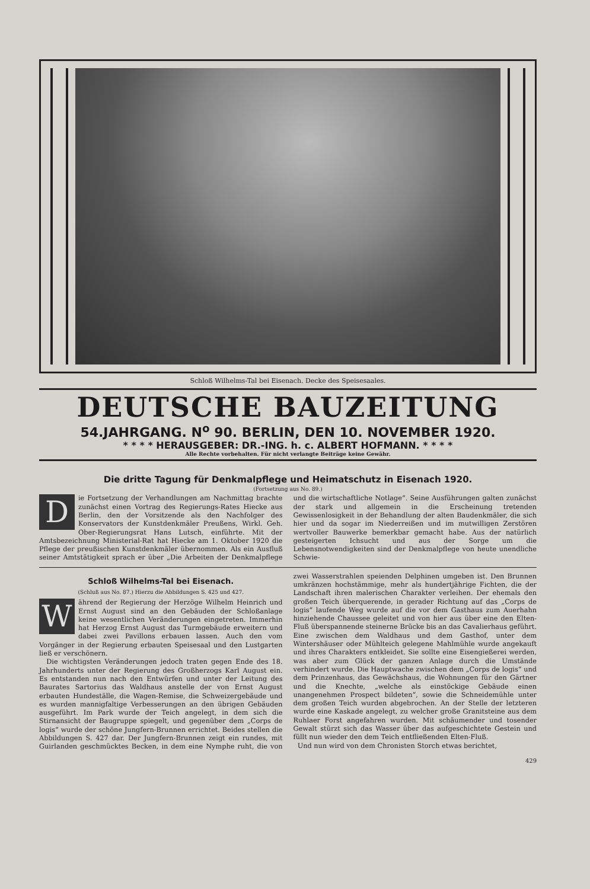Schloß Wilhelms-Tal bei Eisenach. Decke des Speisesaales.
DEUTSCHE BAUZEITUNG
54.JAHRGANG. N<sup>o</sup> 90. BERLIN, DEN 10. NOVEMBER 1920.
* * * * HERAUSGEBER: DR.-ING. h. c. ALBERT HOFMANN. * * * *
Alle Rechte vorbehalten. Für nicht verlangte Beiträge keine Gewähr.
Die dritte Tagung für Denkmalpflege und Heimatschutz in Eisenach 1920.
(Fortsetzung aus No. 89.)
Die Fortsetzung der Verhandlungen am Nachmittag brachte zunächst einen Vortrag des Regierungs-Rates Hiecke aus Berlin, den der Vorsitzende als den Nachfolger des Konservators der Kunstdenkmäler Preußens, Wirkl. Geh. Ober-Regierungsrat Hans Lutsch, einführte. Mit der Amtsbezeichnung Ministerial-Rat hat Hiecke am 1. Oktober 1920 die Pflege der preußischen Kunstdenkmäler übernommen. Als ein Ausfluß seiner Amtstätigkeit sprach er über „Die Arbeiten der Denkmalpflege und die wirtschaftliche Notlage“. Seine Ausführungen galten zunächst der stark und allgemein in die Erscheinung tretenden Gewissenlosigkeit in der Behandlung der alten Baudenkmäler, die sich hier und da sogar im Niederreißen und im mutwilligen Zerstören wertvoller Bauwerke bemerkbar gemacht habe. Aus der natürlich gesteigerten Ichsucht und aus der Sorge um die Lebensnotwendigkeiten sind der Denkmalpflege von heute unendliche Schwie-
Schloß Wilhelms-Tal bei Eisenach.
(Schluß aus No. 87.) Hierzu die Abbildungen S. 425 und 427.
Während der Regierung der Herzöge Wilhelm Heinrich und Ernst August sind an den Gebäuden der Schloßanlage keine wesentlichen Veränderungen eingetreten. Immerhin hat Herzog Ernst August das Turmgebäude erweitern und dabei zwei Pavillons erbauen lassen. Auch den vom Vorgänger in der Regierung erbauten Speisesaal und den Lustgarten ließ er verschönern.
Die wichtigsten Veränderungen jedoch traten gegen Ende des 18. Jahrhunderts unter der Regierung des Großherzogs Karl August ein. Es entstanden nun nach den Entwürfen und unter der Leitung des Baurates Sartorius das Waldhaus anstelle der von Ernst August erbauten Hundeställe, die Wagen-Remise, die Schweizergebäude und es wurden mannigfaltige Verbesserungen an den übrigen Gebäuden ausgeführt. Im Park wurde der Teich angelegt, in dem sich die Stirnansicht der Baugruppe spiegelt, und gegenüber dem „Corps de logis“ wurde der schöne Jungfern-Brunnen errichtet. Beides stellen die Abbildungen S. 427 dar. Der Jungfern-Brunnen zeigt ein rundes, mit Guirlanden geschmücktes Becken, in dem eine Nymphe ruht, die von zwei Wasserstrahlen speienden Delphinen umgeben ist. Den Brunnen umkränzen hochstämmige, mehr als hundertjährige Fichten, die der Landschaft ihren malerischen Charakter verleihen. Der ehemals den großen Teich überquerende, in gerader Richtung auf das „Corps de logis“ laufende Weg wurde auf die vor dem Gasthaus zum Auerhahn hinziehende Chaussee geleitet und von hier aus über eine den Elten-Fluß überspannende steinerne Brücke bis an das Cavalierhaus geführt. Eine zwischen dem Waldhaus und dem Gasthof, unter dem Wintershäuser oder Mühlteich gelegene Mahlmühle wurde angekauft und ihres Charakters entkleidet. Sie sollte eine Eisengießerei werden, was aber zum Glück der ganzen Anlage durch die Umstände verhindert wurde. Die Hauptwache zwischen dem „Corps de logis“ und dem Prinzenhaus, das Gewächshaus, die Wohnungen für den Gärtner und die Knechte, „welche als einstöckige Gebäude einen unangenehmen Prospect bildeten“, sowie die Schneidemühle unter dem großen Teich wurden abgebrochen. An der Stelle der letzteren wurde eine Kaskade angelegt, zu welcher große Granitsteine aus dem Ruhlaer Forst angefahren wurden. Mit schäumender und tosender Gewalt stürzt sich das Wasser über das aufgeschichtete Gestein und füllt nun wieder den dem Teich entfließenden Elten-Fluß.
Und nun wird von dem Chronisten Storch etwas berichtet,
429